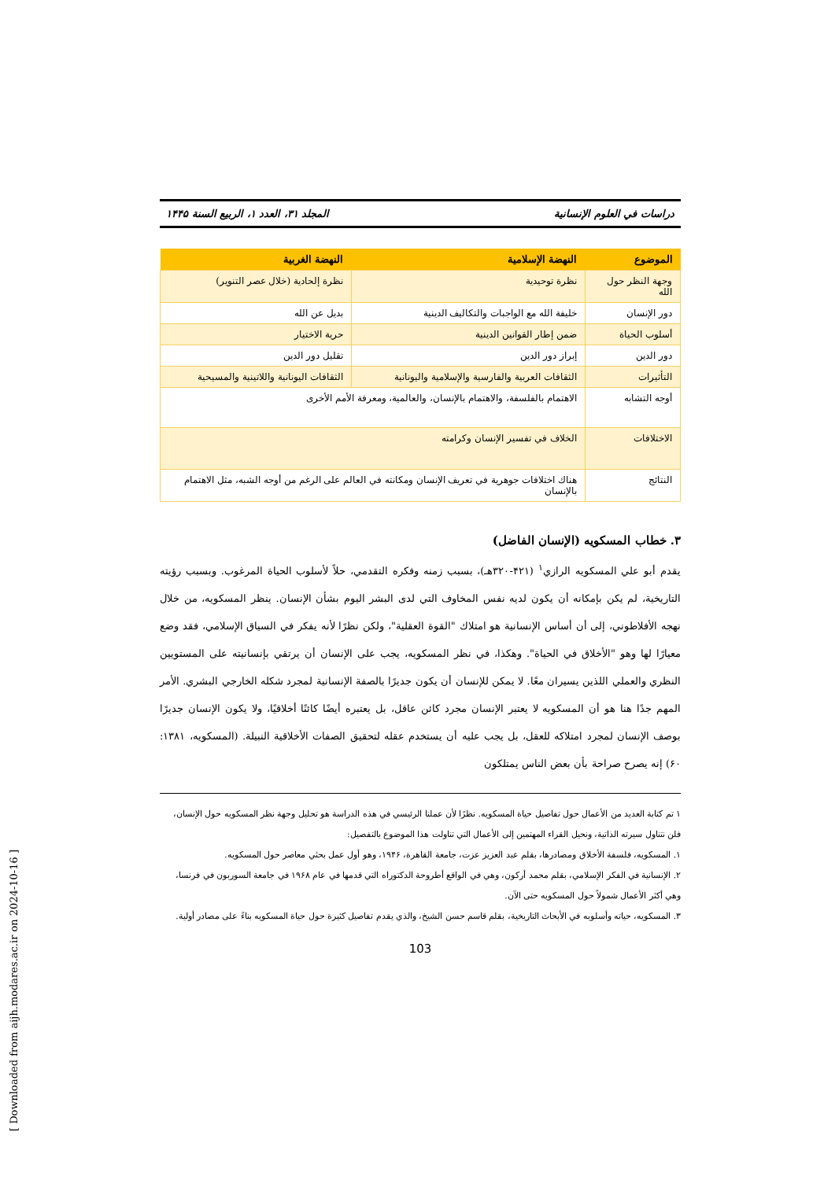دراسات في العلوم الإنسانية المجلد ۳۱، العدد ۱، الربيع السنة ۱۴۴۵
| الموضوع | النهضة الإسلامية | النهضة الغربية |
| --- | --- | --- |
| وجهة النظر حول الله | نظرة توحيدية | نظرة إلحادية (خلال عصر التنوير) |
| دور الإنسان | خليفة الله مع الواجبات والتكاليف الدينية | بديل عن الله |
| أسلوب الحياة | ضمن إطار القوانين الدينية | حرية الاختيار |
| دور الدين | إبراز دور الدين | تقليل دور الدين |
| التأثيرات | الثقافات العربية والفارسية والإسلامية واليونانية | الثقافات اليونانية واللاتينية والمسيحية |
| أوجه التشابه | الاهتمام بالفلسفة، والاهتمام بالإنسان، والعالمية، ومعرفة الأمم الأخرى | |
| الاختلافات | الخلاف في تفسير الإنسان وكرامته | |
| النتائج | هناك اختلافات جوهرية في تعريف الإنسان ومكانته في العالم على الرغم من أوجه الشبه، مثل الاهتمام بالإنسان | |
۳. خطاب المسكويه (الإنسان الفاضل)
يقدم أبو علي المسكويه الرازي<sup>۱</sup> (۴۲۱-۳۲۰هـ)، بسبب زمنه وفكره التقدمي، حلاً لأسلوب الحياة المرغوب. وبسبب رؤيته التاريخية، لم يكن بإمكانه أن يكون لديه نفس المخاوف التي لدى البشر اليوم بشأن الإنسان. ينظر المسكويه، من خلال نهجه الأفلاطوني، إلى أن أساس الإنسانية هو امتلاك "القوة العقلية"، ولكن نظرًا لأنه يفكر في السياق الإسلامي، فقد وضع معيارًا لها وهو "الأخلاق في الحياة". وهكذا، في نظر المسكويه، يجب على الإنسان أن يرتقي بإنسانيته على المستويين النظري والعملي اللذين يسيران معًا. لا يمكن للإنسان أن يكون جديرًا بالصفة الإنسانية لمجرد شكله الخارجي البشري. الأمر المهم جدًا هنا هو أن المسكويه لا يعتبر الإنسان مجرد كائن عاقل، بل يعتبره أيضًا كائنًا أخلاقيًا، ولا يكون الإنسان جديرًا بوصف الإنسان لمجرد امتلاكه للعقل، بل يجب عليه أن يستخدم عقله لتحقيق الصفات الأخلاقية النبيلة. (المسكويه، ۱۳۸۱: ۶۰) إنه يصرح صراحة بأن بعض الناس يمتلكون
۱ تم كتابة العديد من الأعمال حول تفاصيل حياة المسكويه. نظرًا لأن عملنا الرئيسي في هذه الدراسة هو تحليل وجهة نظر المسكويه حول الإنسان، فلن نتناول سيرته الذاتية، ونحيل القراء المهتمين إلى الأعمال التي تناولت هذا الموضوع بالتفصيل:
۱. المسكويه، فلسفة الأخلاق ومصادرها، بقلم عبد العزيز عزت، جامعة القاهرة، ۱۹۴۶، وهو أول عمل بحثي معاصر حول المسكويه.
۲. الإنسانية في الفكر الإسلامي، بقلم محمد أركون، وهي في الواقع أطروحة الدكتوراه التي قدمها في عام ۱۹۶۸ في جامعة السوربون في فرنسا، وهي أكثر الأعمال شمولاً حول المسكويه حتى الآن.
۳. المسكويه، حياته وأسلوبه في الأبحاث التاريخية، بقلم قاسم حسن الشيخ، والذي يقدم تفاصيل كثيرة حول حياة المسكويه بناءً على مصادر أولية.
103
[ Downloaded from aijh.modares.ac.ir on 2024-10-16 ]